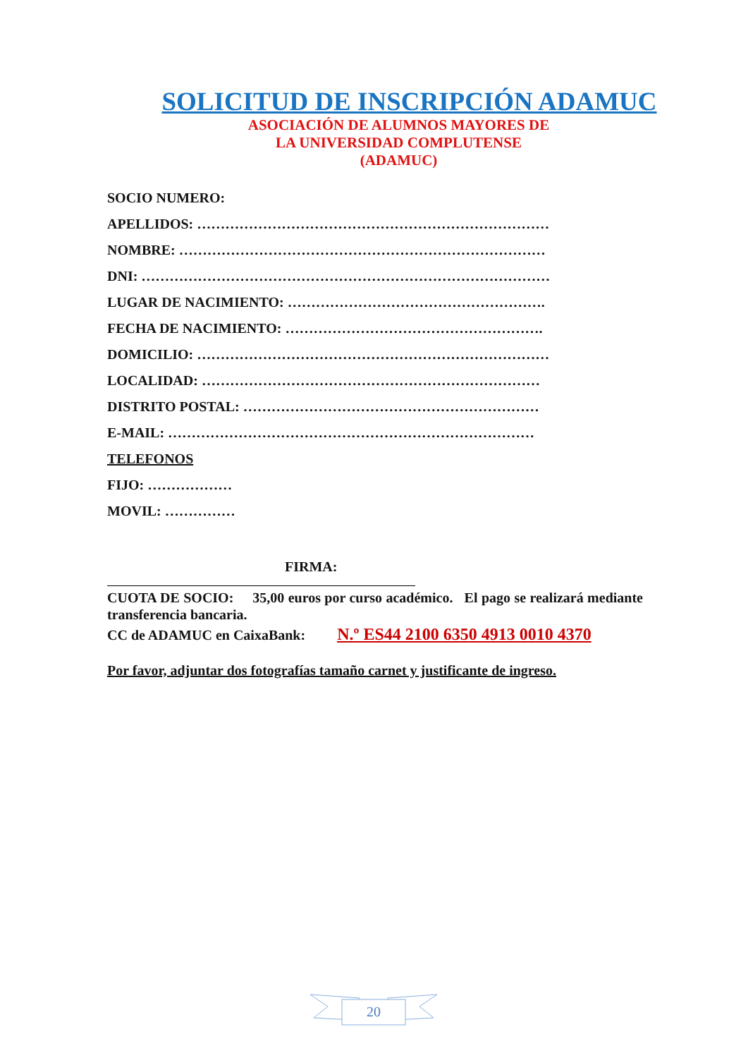SOLICITUD DE INSCRIPCIÓN ADAMUC
ASOCIACIÓN DE ALUMNOS MAYORES DE
LA UNIVERSIDAD COMPLUTENSE
(ADAMUC)
SOCIO NUMERO:
APELLIDOS: …………………………………………………………………
NOMBRE: ……………………………………………………………………
DNI: ……………………………………………………………………………
LUGAR DE NACIMIENTO: ……………………………………………….
FECHA DE NACIMIENTO: ……………………………………………….
DOMICILIO: …………………………………………………………………
LOCALIDAD: ………………………………………………………………
DISTRITO POSTAL: ………………………………………………………
E-MAIL: ……………………………………………………………………
TELEFONOS
FIJO: ………………
MOVIL: ……………
FIRMA:
CUOTA DE SOCIO: 35,00 euros por curso académico. El pago se realizará mediante transferencia bancaria.
CC de ADAMUC en CaixaBank: N.º ES44 2100 6350 4913 0010 4370
Por favor, adjuntar dos fotografías tamaño carnet y justificante de ingreso.
20